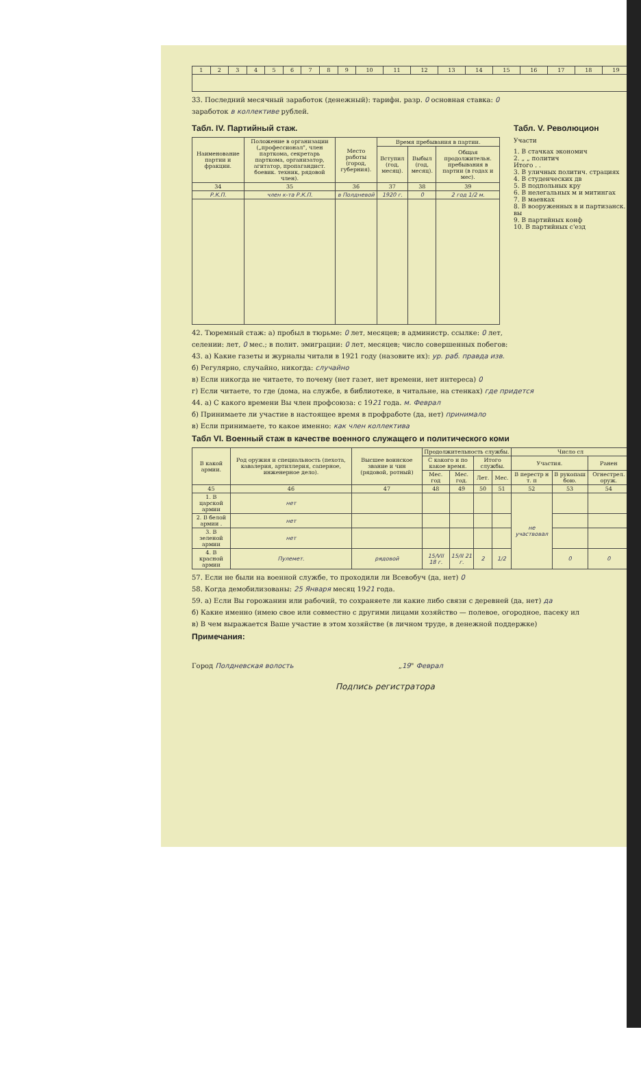| 1 | 2 | 3 | 4 | 5 | 6 | 7 | 8 | 9 | 10 | 11 | 12 | 13 | 14 | 15 | 16 | 17 | 18 | 19 |
33. Последний месячный заработок (денежный): тарифн. разр. 0 основная ставка: 0
заработок в коллективе рублей.
Табл. IV. Партийный стаж.
| Наименование партии и фракции. | Положение в организации („профессионал", член парткома, секретарь парткома, организатор, агитатор, пропагандист. боевик. техник, рядовой член). | Место работы (город, губерния). | Время пребывания в партии. | | |
| --- | --- | --- | --- | --- | --- |
| | | | Вступил (год, месяц). | Выбыл (год, месяц). | Общая продолжительн. пребывания в партии (в годах и мес). |
| 34 | 35 | 36 | 37 | 38 | 39 |
| Р.К.П. | член к-та Р.К.П. | в Полдневой | 1920 г. | 0 | 2 год 1/2 м. |
Табл. V. Революцион
Участи
1. В стачках экономич
2. „ „ политич
Итого . .
3. В уличных политич. страциях
4. В студенческих дв
5. В подпольных кру
6. В нелегальных м и митингах
7. В маевках
8. В вооруженных в и партизанск. вы
9. В партийных конф
10. В партийных с'езд
42. Тюремный стаж: а) пробыл в тюрьме: 0 лет, месяцев; в администр. ссылке: 0 лет,
селении: лет, 0 мес.; в полит. эмиграции: 0 лет, месяцев; число совершенных побегов:
43. а) Какие газеты и журналы читали в 1921 году (назовите их): ур. раб. правда изв.
б) Регулярно, случайно, никогда: случайно
в) Если никогда не читаете, то почему (нет газет, нет времени, нет интереса) 0
г) Если читаете, то где (дома, на службе, в библиотеке, в читальне, на стенках) где придется
44. а) С какого времени Вы член профсоюза: с 1921 года. м. Феврал
б) Принимаете ли участие в настоящее время в профработе (да, нет) принимало
в) Если принимаете, то какое именно: как член коллектива
Табл VI. Военный стаж в качестве военного служащего и политического коми
| В какой армии. | Род оружия и специальность (пехота, кавалерия, артиллерия, саперное, инженерное дело). | Высшее воинское звание и чин (рядовой, ротный) | Продолжительность службы. | | | | Число сл | | |
| --- | --- | --- | --- | --- | --- | --- | --- | --- | --- |
| | | | С какого и по какое время. | | Итого службы. | | Участия. | | Ранен |
| | | | Мес. год | Мес. год. | Лет. | Мес. | В перестр н т. п | В рукопаш бою. | Огнестрел. оруж. |
| 45 | 46 | 47 | 48 | 49 | 50 | 51 | 52 | 53 | 54 |
| 1. В царской армии | нет | | | | | | не участвовал | | |
| 2. В белой армии . | нет | | | | | | | | |
| 3. В зеленой армии | нет | | | | | | | | |
| 4. В красной армии | Пулемет. | рядовой | 15/VII 18 г. | 15/II 21 г. | 2 | 1/2 | | 0 | 0 |
57. Если не были на военной службе, то проходили ли Всевобуч (да, нет) 0
58. Когда демобилизованы: 25 Января месяц 1921 года.
59. а) Если Вы горожанин или рабочий, то сохраняете ли какие либо связи с деревней (да, нет) да
б) Какие именно (имею свое или совместно с другими лицами хозяйство — полевое, огородное, пасеку ил
в) В чем выражается Ваше участие в этом хозяйстве (в личном труде, в денежной поддержке)
Примечания:
Город Полдневская волость „19" Феврал
Подпись регистратора